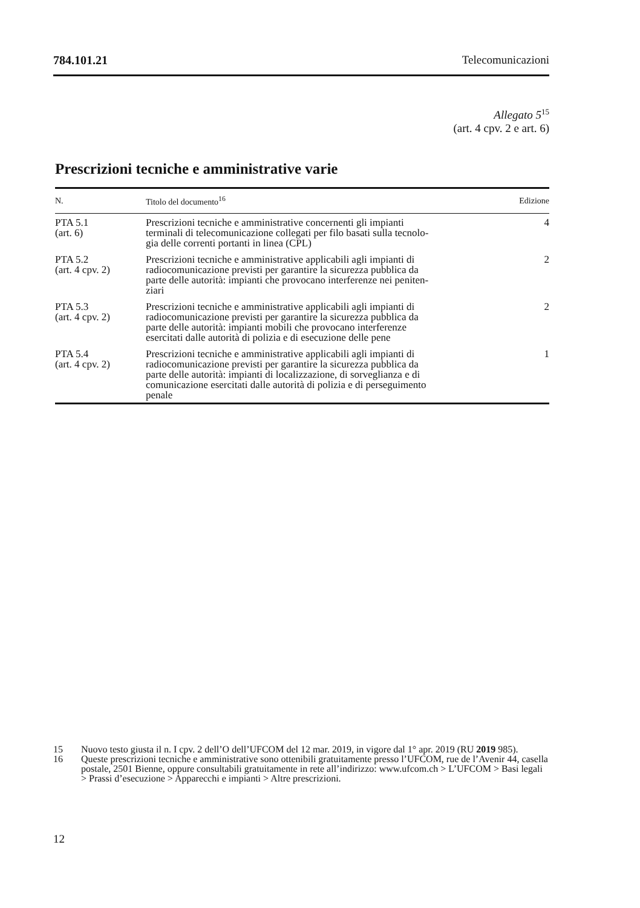784.101.21 Telecomunicazioni
Allegato 5<sup>15</sup>
(art. 4 cpv. 2 e art. 6)
Prescrizioni tecniche e amministrative varie
| N. | Titolo del documento<sup>16</sup> | Edizione |
| --- | --- | --- |
| PTA 5.1 (art. 6) | Prescrizioni tecniche e amministrative concernenti gli impianti terminali di telecomunicazione collegati per filo basati sulla tecnolo- gia delle correnti portanti in linea (CPL) | 4 |
| PTA 5.2 (art. 4 cpv. 2) | Prescrizioni tecniche e amministrative applicabili agli impianti di radiocomunicazione previsti per garantire la sicurezza pubblica da parte delle autorità: impianti che provocano interferenze nei peniten- ziari | 2 |
| PTA 5.3 (art. 4 cpv. 2) | Prescrizioni tecniche e amministrative applicabili agli impianti di radiocomunicazione previsti per garantire la sicurezza pubblica da parte delle autorità: impianti mobili che provocano interferenze esercitati dalle autorità di polizia e di esecuzione delle pene | 2 |
| PTA 5.4 (art. 4 cpv. 2) | Prescrizioni tecniche e amministrative applicabili agli impianti di radiocomunicazione previsti per garantire la sicurezza pubblica da parte delle autorità: impianti di localizzazione, di sorveglianza e di comunicazione esercitati dalle autorità di polizia e di perseguimento penale | 1 |
15 Nuovo testo giusta il n. I cpv. 2 dell’O dell’UFCOM del 12 mar. 2019, in vigore dal 1° apr. 2019 (RU 2019 985).
16 Queste prescrizioni tecniche e amministrative sono ottenibili gratuitamente presso l’UFCOM, rue de l’Avenir 44, casella postale, 2501 Bienne, oppure consultabili gratuitamente in rete all’indirizzo: www.ufcom.ch > L’UFCOM > Basi legali > Prassi d’esecuzione > Apparecchi e impianti > Altre prescrizioni.
12